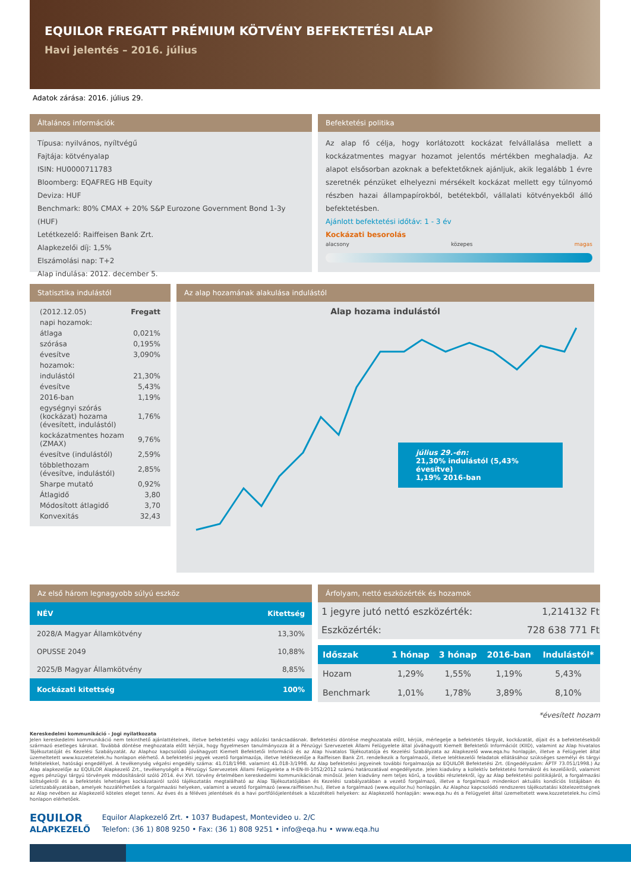EQUILOR FREGATT PRÉMIUM KÖTVÉNY BEFEKTETÉSI ALAP
Havi jelentés – 2016. július
Adatok zárása: 2016. július 29.
Általános információk
Típusa: nyilvános, nyíltvégű
Fajtája: kötvényalap
ISIN: HU0000711783
Bloomberg: EQAFREG HB Equity
Deviza: HUF
Benchmark: 80% CMAX + 20% S&P Eurozone Government Bond 1-3y (HUF)
Letétkezelő: Raiffeisen Bank Zrt.
Alapkezelői díj: 1,5%
Elszámolási nap: T+2
Alap indulása: 2012. december 5.
Befektetési politika
Az alap fő célja, hogy korlátozott kockázat felvállalása mellett a kockázatmentes magyar hozamot jelentős mértékben meghaladja. Az alapot elsősorban azoknak a befektetőknek ajánljuk, akik legalább 1 évre szeretnék pénzüket elhelyezni mérsékelt kockázat mellett egy túlnyomó részben hazai állampapírokból, betétekből, vállalati kötvényekből álló befektetésben.
Ajánlott befektetési időtáv: 1 - 3 év
Kockázati besorolás
alacsony közepes magas
Statisztika indulástól
| (2012.12.05) | Fregatt |
| napi hozamok: | |
| átlaga | 0,021% |
| szórása | 0,195% |
| évesítve | 3,090% |
| hozamok: | |
| indulástól | 21,30% |
| évesítve | 5,43% |
| 2016-ban | 1,19% |
| egységnyi szórás (kockázat) hozama (évesített, indulástól) | 1,76% |
| kockázatmentes hozam (ZMAX) | 9,76% |
| évesítve (indulástól) | 2,59% |
| többlethozam (évesítve, indulástól) | 2,85% |
| Sharpe mutató | 0,92% |
| Átlagidő | 3,80 |
| Módosított átlagidő | 3,70 |
| Konvexitás | 32,43 |
Az alap hozamának alakulása indulástól
Alap hozama indulástól
július 29.-én:
21,30% indulástól (5,43% évesítve)
1,19% 2016-ban
Az első három legnagyobb súlyú eszköz
| NÉV | Kitettség |
| --- | --- |
| 2028/A Magyar Államkötvény | 13,30% |
| OPUSSE 2049 | 10,88% |
| 2025/B Magyar Államkötvény | 8,85% |
| Kockázati kitettség | 100% |
Árfolyam, nettó eszközérték és hozamok
| 1 jegyre jutó nettó eszközérték: | 1,214132 Ft |
| Eszközérték: | 728 638 771 Ft |
| Időszak | 1 hónap | 3 hónap | 2016-ban | Indulástól* |
| --- | --- | --- | --- | --- |
| Hozam | 1,29% | 1,55% | 1,19% | 5,43% |
| Benchmark | 1,01% | 1,78% | 3,89% | 8,10% |
*évesített hozam
Kereskedelmi kommunikáció - Jogi nyilatkozata
Jelen kereskedelmi kommunikáció nem tekinthető ajánlattételnek, illetve befektetési vagy adózási tanácsadásnak. Befektetési döntése meghozatala előtt, kérjük, mérlegelje a befektetés tárgyát, kockázatát, díjait és a befektetésekből származó esetleges károkat. Továbbá döntése meghozatala előtt kérjük, hogy figyelmesen tanulmányozza át a Pénzügyi Szervezetek Állami Felügyelete által jóváhagyott Kiemelt Befektetői Információt (KIID), valamint az Alap hivatalos Tájékoztatóját és Kezelési Szabályzatát. Az Alaphoz kapcsolódó jóváhagyott Kiemelt Befektetői Információ és az Alap hivatalos Tájékoztatója és Kezelési Szabályzata az Alapkezelő www.eqa.hu honlapján, illetve a Felügyelet által üzemeltetett www.kozzetetelek.hu honlapon elérhető. A befektetési jegyek vezető forgalmazója, illetve letétkezelője a Raiffeisen Bank Zrt. rendelkezik a forgalmazói, illetve letétkezelői feladatok ellátásához szükséges személyi és tárgyi feltételekkel, hatósági engedéllyel. A tevékenység végzési engedély száma: 41.018/1998. valamint 41.018-3/1998. Az Alap befektetési jegyeinek további forgalmazója az EQUILOR Befektetési Zrt. (Engedélyszám: ÁPTF 73.051/1998.) Az Alap alapkezelője az EQUILOR Alapkezelő Zrt., tevékenységét a Pénzügyi Szervezetek Állami Felügyelete a H-EN-III-1052/2012 számú határozatával engedélyezte. Jelen kiadvány a kollektív befektetési formákról és kezelőikről, valamint egyes pénzügyi tárgyú törvények módosításáról szóló 2014. évi XVI. törvény értelmében kereskedelmi kommunikációnak minősül. Jelen kiadvány nem teljes körű, a további részletekről, így az Alap befektetési politikájáról, a forgalmazási költségekről és a befektetés lehetséges kockázatairól szóló tájékoztatás megtalálható az Alap Tájékoztatójában és Kezelési szabályzatában a vezető forgalmazó, illetve a forgalmazó mindenkori aktuális kondíciós listájában és üzletszabályzatában, amelyek hozzáférhetőek a forgalmazási helyeken, valamint a vezető forgalmazó (www.raiffeisen.hu), illetve a forgalmazó (www.equilor.hu) honlapján. Az Alaphoz kapcsolódó rendszeres tájékoztatási kötelezettségnek az Alap nevében az Alapkezelő köteles eleget tenni. Az éves és a féléves jelentések és a havi portfóliójelentések a közzétételi helyeken: az Alapkezelő honlapján: www.eqa.hu és a Felügyelet által üzemeltetett www.kozzetetelek.hu című honlapon elérhetőek.
EQUILOR
ALAPKEZELŐ
Equilor Alapkezelő Zrt. • 1037 Budapest, Montevideo u. 2/C
Telefon: (36 1) 808 9250 • Fax: (36 1) 808 9251 • info@eqa.hu • www.eqa.hu